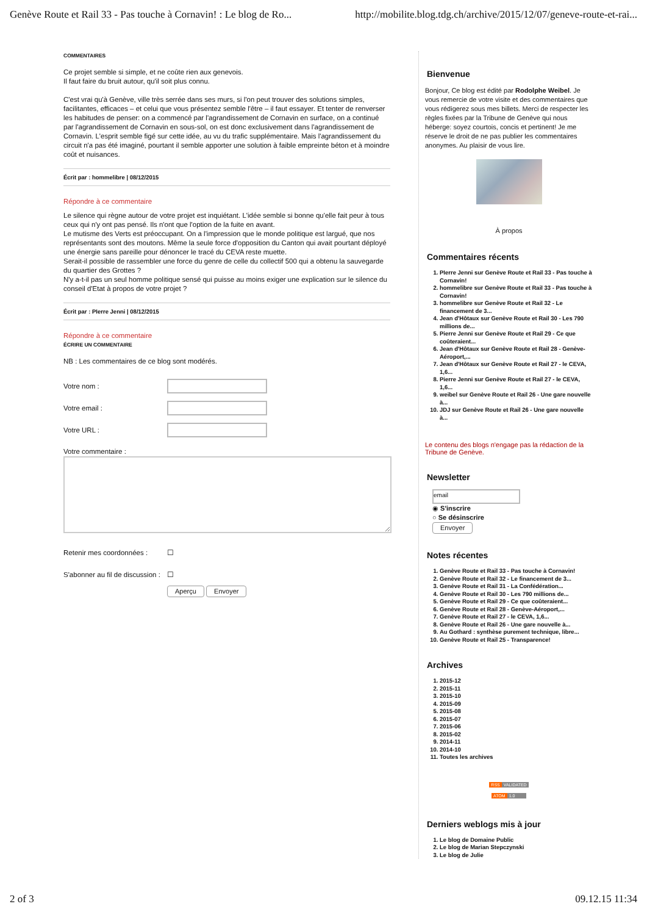Genève Route et Rail 33 - Pas touche à Cornavin! : Le blog de Ro... http://mobilite.blog.tdg.ch/archive/2015/12/07/geneve-route-et-rai...
COMMENTAIRES
Ce projet semble si simple, et ne coûte rien aux genevois.
Il faut faire du bruit autour, qu'il soit plus connu.
C'est vrai qu'à Genève, ville très serrée dans ses murs, si l'on peut trouver des solutions simples, facilitantes, efficaces – et celui que vous présentez semble l'être – il faut essayer. Et tenter de renverser les habitudes de penser: on a commencé par l'agrandissement de Cornavin en surface, on a continué par l'agrandissement de Cornavin en sous-sol, on est donc exclusivement dans l'agrandissement de Cornavin. L'esprit semble figé sur cette idée, au vu du trafic supplémentaire. Mais l'agrandissement du circuit n'a pas été imaginé, pourtant il semble apporter une solution à faible empreinte béton et à moindre coût et nuisances.
Écrit par : hommelibre | 08/12/2015
Répondre à ce commentaire
Le silence qui règne autour de votre projet est inquiétant. L'idée semble si bonne qu'elle fait peur à tous ceux qui n'y ont pas pensé. Ils n'ont que l'option de la fuite en avant.
Le mutisme des Verts est préoccupant. On a l'impression que le monde politique est largué, que nos représentants sont des moutons. Même la seule force d'opposition du Canton qui avait pourtant déployé une énergie sans pareille pour dénoncer le tracé du CEVA reste muette.
Serait-il possible de rassembler une force du genre de celle du collectif 500 qui a obtenu la sauvegarde du quartier des Grottes ?
N'y a-t-il pas un seul homme politique sensé qui puisse au moins exiger une explication sur le silence du conseil d'Etat à propos de votre projet ?
Écrit par : PIerre Jenni | 08/12/2015
Répondre à ce commentaire
ÉCRIRE UN COMMENTAIRE
NB : Les commentaires de ce blog sont modérés.
Votre nom :
Votre email :
Votre URL :
Votre commentaire :
Retenir mes coordonnées : ☐
S'abonner au fil de discussion : ☐
Aperçu Envoyer
Bienvenue
Bonjour, Ce blog est édité par Rodolphe Weibel. Je vous remercie de votre visite et des commentaires que vous rédigerez sous mes billets. Merci de respecter les règles fixées par la Tribune de Genève qui nous héberge: soyez courtois, concis et pertinent! Je me réserve le droit de ne pas publier les commentaires anonymes. Au plaisir de vous lire.
À propos
Commentaires récents
1. PIerre Jenni sur Genève Route et Rail 33 - Pas touche à Cornavin!
2. hommelibre sur Genève Route et Rail 33 - Pas touche à Cornavin!
3. hommelibre sur Genève Route et Rail 32 - Le financement de 3...
4. Jean d'Hôtaux sur Genève Route et Rail 30 - Les 790 millions de...
5. Pierre Jenni sur Genève Route et Rail 29 - Ce que coûteraient...
6. Jean d'Hôtaux sur Genève Route et Rail 28 - Genève-Aéroport,...
7. Jean d'Hôtaux sur Genève Route et Rail 27 - le CEVA, 1,6...
8. Pierre Jenni sur Genève Route et Rail 27 - le CEVA, 1,6...
9. weibel sur Genève Route et Rail 26 - Une gare nouvelle à...
10. JDJ sur Genève Route et Rail 26 - Une gare nouvelle à...
Le contenu des blogs n'engage pas la rédaction de la Tribune de Genève.
Newsletter
email
◉ S'inscrire
○ Se désinscrire
Envoyer
Notes récentes
1. Genève Route et Rail 33 - Pas touche à Cornavin!
2. Genève Route et Rail 32 - Le financement de 3...
3. Genève Route et Rail 31 - La Confédération...
4. Genève Route et Rail 30 - Les 790 millions de...
5. Genève Route et Rail 29 - Ce que coûteraient...
6. Genève Route et Rail 28 - Genève-Aéroport,...
7. Genève Route et Rail 27 - le CEVA, 1,6...
8. Genève Route et Rail 26 - Une gare nouvelle à...
9. Au Gothard : synthèse purement technique, libre...
10. Genève Route et Rail 25 - Transparence!
Archives
1. 2015-12
2. 2015-11
3. 2015-10
4. 2015-09
5. 2015-08
6. 2015-07
7. 2015-06
8. 2015-02
9. 2014-11
10. 2014-10
11. Toutes les archives
RSS VALIDATED
ATOM 1.0
Derniers weblogs mis à jour
1. Le blog de Domaine Public
2. Le blog de Marian Stepczynski
3. Le blog de Julie
2 of 3 09.12.15 11:34